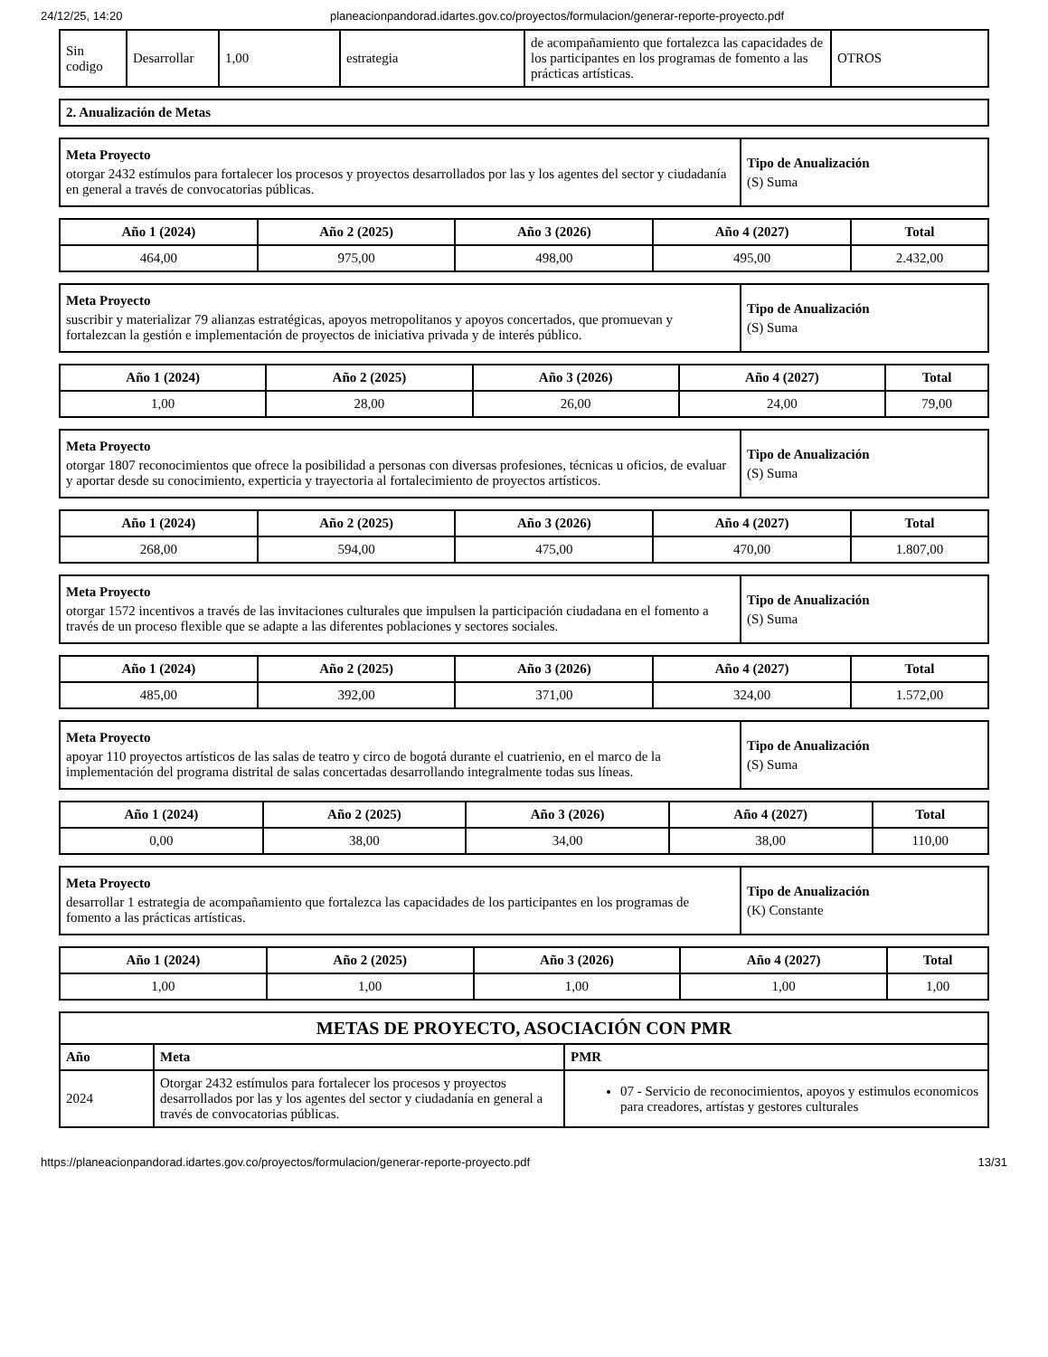24/12/25, 14:20 planeacionpandorad.idartes.gov.co/proyectos/formulacion/generar-reporte-proyecto.pdf
| Sin codigo | Desarrollar | 1,00 | estrategia | de acompañamiento que fortalezca las capacidades de los participantes en los programas de fomento a las prácticas artísticas. | OTROS |
| 2. Anualización de Metas |
| Meta Proyecto otorgar 2432 estímulos para fortalecer los procesos y proyectos desarrollados por las y los agentes del sector y ciudadanía en general a través de convocatorias públicas. | Tipo de Anualización (S) Suma |
| Año 1 (2024) | Año 2 (2025) | Año 3 (2026) | Año 4 (2027) | Total |
| --- | --- | --- | --- | --- |
| 464,00 | 975,00 | 498,00 | 495,00 | 2.432,00 |
| Meta Proyecto suscribir y materializar 79 alianzas estratégicas, apoyos metropolitanos y apoyos concertados, que promuevan y fortalezcan la gestión e implementación de proyectos de iniciativa privada y de interés público. | Tipo de Anualización (S) Suma |
| Año 1 (2024) | Año 2 (2025) | Año 3 (2026) | Año 4 (2027) | Total |
| --- | --- | --- | --- | --- |
| 1,00 | 28,00 | 26,00 | 24,00 | 79,00 |
| Meta Proyecto otorgar 1807 reconocimientos que ofrece la posibilidad a personas con diversas profesiones, técnicas u oficios, de evaluar y aportar desde su conocimiento, experticia y trayectoria al fortalecimiento de proyectos artísticos. | Tipo de Anualización (S) Suma |
| Año 1 (2024) | Año 2 (2025) | Año 3 (2026) | Año 4 (2027) | Total |
| --- | --- | --- | --- | --- |
| 268,00 | 594,00 | 475,00 | 470,00 | 1.807,00 |
| Meta Proyecto otorgar 1572 incentivos a través de las invitaciones culturales que impulsen la participación ciudadana en el fomento a través de un proceso flexible que se adapte a las diferentes poblaciones y sectores sociales. | Tipo de Anualización (S) Suma |
| Año 1 (2024) | Año 2 (2025) | Año 3 (2026) | Año 4 (2027) | Total |
| --- | --- | --- | --- | --- |
| 485,00 | 392,00 | 371,00 | 324,00 | 1.572,00 |
| Meta Proyecto apoyar 110 proyectos artísticos de las salas de teatro y circo de bogotá durante el cuatrienio, en el marco de la implementación del programa distrital de salas concertadas desarrollando integralmente todas sus líneas. | Tipo de Anualización (S) Suma |
| Año 1 (2024) | Año 2 (2025) | Año 3 (2026) | Año 4 (2027) | Total |
| --- | --- | --- | --- | --- |
| 0,00 | 38,00 | 34,00 | 38,00 | 110,00 |
| Meta Proyecto desarrollar 1 estrategia de acompañamiento que fortalezca las capacidades de los participantes en los programas de fomento a las prácticas artísticas. | Tipo de Anualización (K) Constante |
| Año 1 (2024) | Año 2 (2025) | Año 3 (2026) | Año 4 (2027) | Total |
| --- | --- | --- | --- | --- |
| 1,00 | 1,00 | 1,00 | 1,00 | 1,00 |
| METAS DE PROYECTO, ASOCIACIÓN CON PMR | | |
| --- | --- | --- |
| Año | Meta | PMR |
| 2024 | Otorgar 2432 estímulos para fortalecer los procesos y proyectos desarrollados por las y los agentes del sector y ciudadanía en general a través de convocatorias públicas. | 07 - Servicio de reconocimientos, apoyos y estimulos economicos para creadores, artístas y gestores culturales |
https://planeacionpandorad.idartes.gov.co/proyectos/formulacion/generar-reporte-proyecto.pdf 13/31